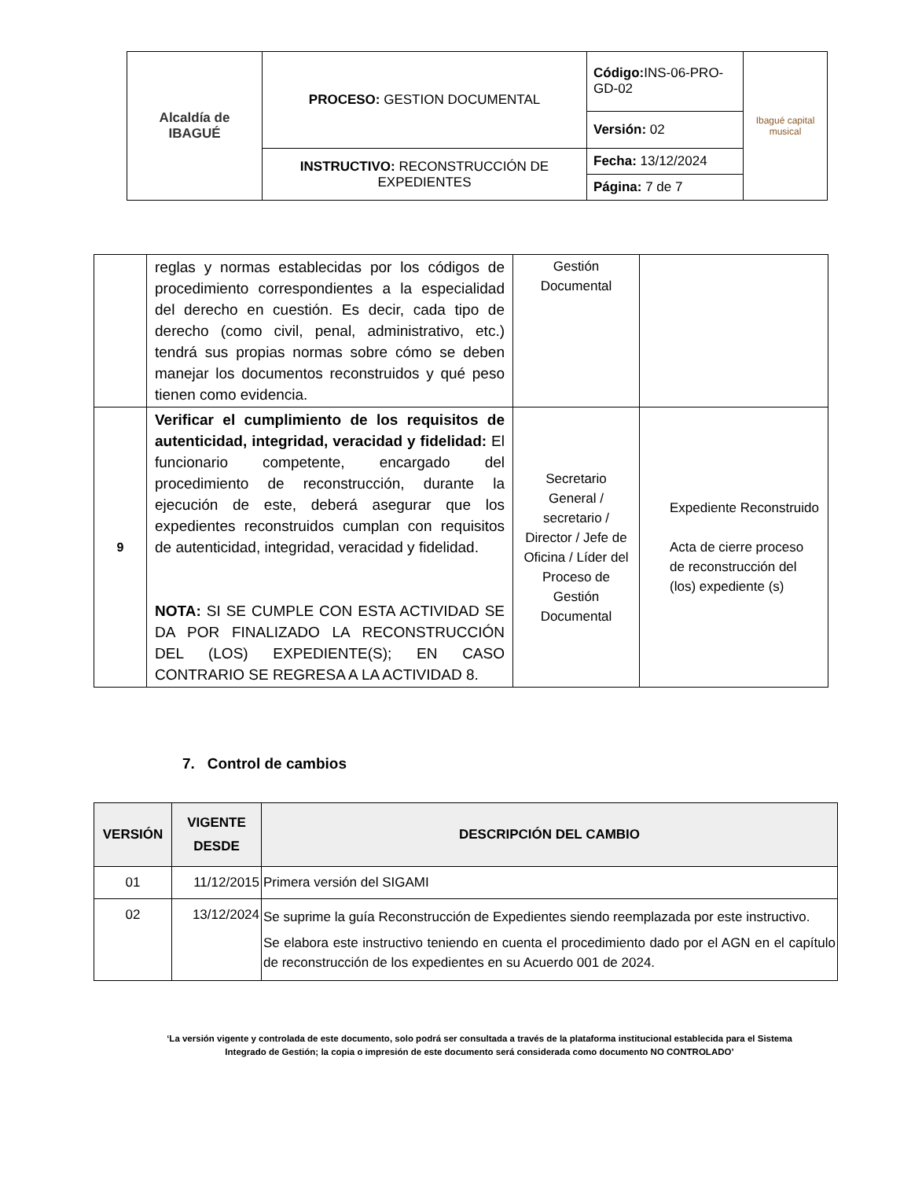| Alcaldía de IBAGUÉ | PROCESO: GESTION DOCUMENTAL | Código: INS-06-PRO-GD-02 | Ibagué capital musical |
| | | Versión: 02 | |
| | INSTRUCTIVO: RECONSTRUCCIÓN DE EXPEDIENTES | Fecha: 13/12/2024 | |
| | | Página: 7 de 7 | |
| | reglas y normas establecidas por los códigos de procedimiento correspondientes a la especialidad del derecho en cuestión. Es decir, cada tipo de derecho (como civil, penal, administrativo, etc.) tendrá sus propias normas sobre cómo se deben manejar los documentos reconstruidos y qué peso tienen como evidencia. | Gestión Documental | |
| 9 | Verificar el cumplimiento de los requisitos de autenticidad, integridad, veracidad y fidelidad: El funcionario competente, encargado del procedimiento de reconstrucción, durante la ejecución de este, deberá asegurar que los expedientes reconstruidos cumplan con requisitos de autenticidad, integridad, veracidad y fidelidad. NOTA: SI SE CUMPLE CON ESTA ACTIVIDAD SE DA POR FINALIZADO LA RECONSTRUCCIÓN DEL (LOS) EXPEDIENTE(S); EN CASO CONTRARIO SE REGRESA A LA ACTIVIDAD 8. | Secretario General / secretario / Director / Jefe de Oficina / Líder del Proceso de Gestión Documental | Expediente Reconstruido Acta de cierre proceso de reconstrucción del (los) expediente (s) |
7. Control de cambios
| VERSIÓN | VIGENTE DESDE | DESCRIPCIÓN DEL CAMBIO |
| --- | --- | --- |
| 01 | 11/12/2015 | Primera versión del SIGAMI |
| 02 | 13/12/2024 | Se suprime la guía Reconstrucción de Expedientes siendo reemplazada por este instructivo. Se elabora este instructivo teniendo en cuenta el procedimiento dado por el AGN en el capítulo de reconstrucción de los expedientes en su Acuerdo 001 de 2024. |
‘La versión vigente y controlada de este documento, solo podrá ser consultada a través de la plataforma institucional establecida para el Sistema Integrado de Gestión; la copia o impresión de este documento será considerada como documento NO CONTROLADO’